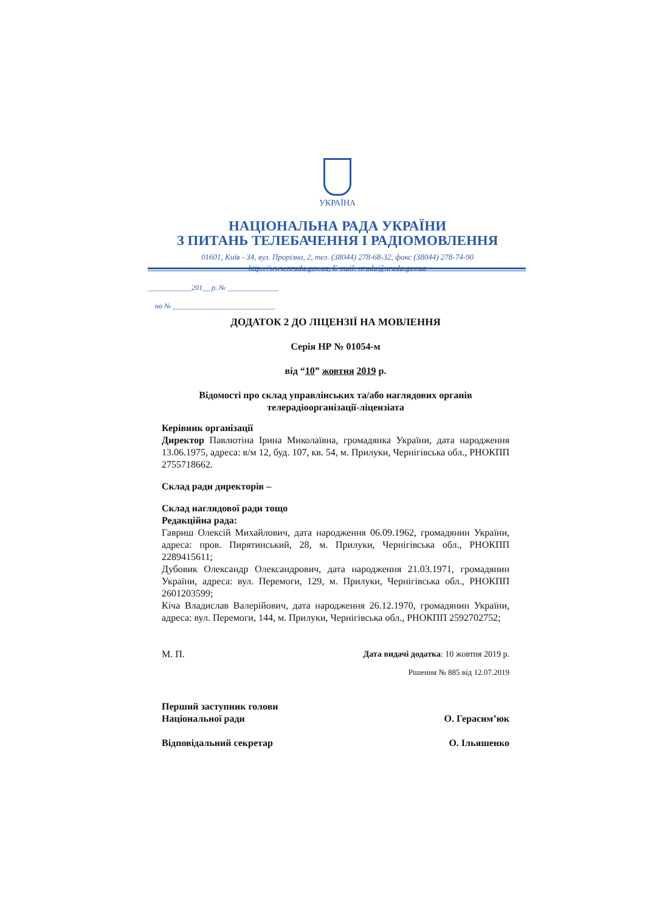УКРАЇНА
НАЦІОНАЛЬНА РАДА УКРАЇНИ
З ПИТАНЬ ТЕЛЕБАЧЕННЯ І РАДІОМОВЛЕННЯ
01601, Київ - 34, вул. Прорізна, 2, тел. (38044) 278-68-32, факс (38044) 278-74-90
http.://www.nrada.gov.ua, E-mail: nrada@nrada.gov.ua
____________201__ р. № ______________
на № ____________________________
ДОДАТОК 2 ДО ЛІЦЕНЗІЇ НА МОВЛЕННЯ
Серія НР № 01054-м
від “10” жовтня 2019 р.
Відомості про склад управлінських та/або наглядових органів
телерадіоорганізації-ліцензіата
Керівник організації
Директор Павлютіна Ірина Миколаївна, громадянка України, дата народження 13.06.1975, адреса: в/м 12, буд. 107, кв. 54, м. Прилуки, Чернігівська обл., РНОКПП 2755718662.
Склад ради директорів –
Склад наглядової ради тощо
Редакційна рада:
Гавриш Олексій Михайлович, дата народження 06.09.1962, громадянин України, адреса: пров. Пирятинський, 28, м. Прилуки, Чернігівська обл., РНОКПП 2289415611;
Дубовик Олександр Олександрович, дата народження 21.03.1971, громадянин України, адреса: вул. Перемоги, 129, м. Прилуки, Чернігівська обл., РНОКПП 2601203599;
Кіча Владислав Валерійович, дата народження 26.12.1970, громадянин України, адреса: вул. Перемоги, 144, м. Прилуки, Чернігівська обл., РНОКПП 2592702752;
М. П. Дата видачі додатка: 10 жовтня 2019 р.
Рішення № 885 від 12.07.2019
Перший заступник голови
Національної ради О. Герасим’юк
Відповідальний секретар О. Ільяшенко